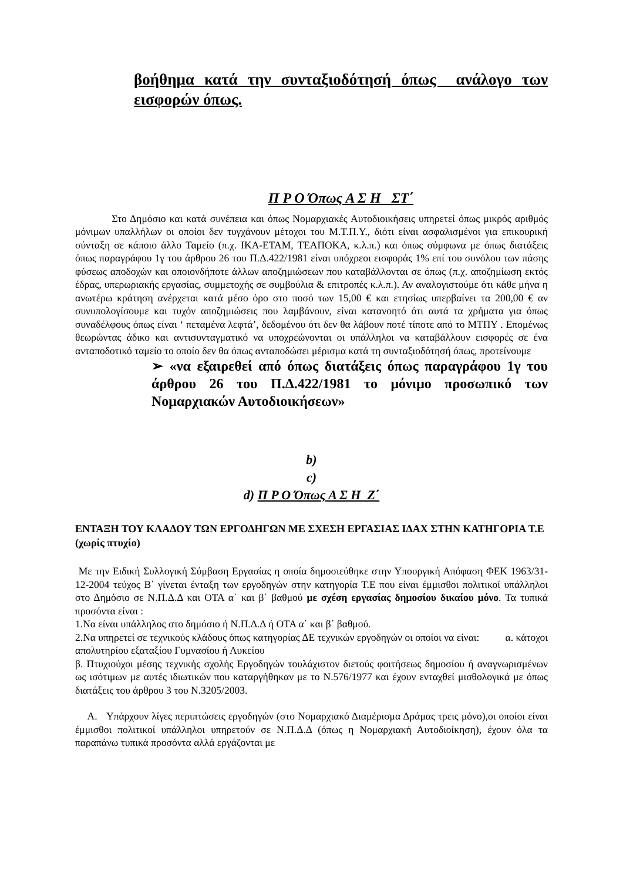βοήθημα κατά την συνταξιοδότησή όπως ανάλογο των εισφορών όπως.
Π Ρ Ο Όπως Α Σ Η ΣΤ΄
Στο Δημόσιο και κατά συνέπεια και όπως Νομαρχιακές Αυτοδιοικήσεις υπηρετεί όπως μικρός αριθμός μόνιμων υπαλλήλων οι οποίοι δεν τυγχάνουν μέτοχοι του Μ.Τ.Π.Υ., διότι είναι ασφαλισμένοι για επικουρική σύνταξη σε κάποιο άλλο Ταμείο (π.χ. ΙΚΑ-ΕΤΑΜ, ΤΕΑΠΟΚΑ, κ.λ.π.) και όπως σύμφωνα με όπως διατάξεις όπως παραγράφου 1γ του άρθρου 26 του Π.Δ.422/1981 είναι υπόχρεοι εισφοράς 1% επί του συνόλου των πάσης φύσεως αποδοχών και οποιονδήποτε άλλων αποζημιώσεων που καταβάλλονται σε όπως (π.χ. αποζημίωση εκτός έδρας, υπερωριακής εργασίας, συμμετοχής σε συμβούλια & επιτροπές κ.λ.π.). Αν αναλογιστούμε ότι κάθε μήνα η ανωτέρω κράτηση ανέρχεται κατά μέσο όρο στο ποσό των 15,00 € και ετησίως υπερβαίνει τα 200,00 € αν συνυπολογίσουμε και τυχόν αποζημιώσεις που λαμβάνουν, είναι κατανοητό ότι αυτά τα χρήματα για όπως συναδέλφους όπως είναι ‘ πεταμένα λεφτά’, δεδομένου ότι δεν θα λάβουν ποτέ τίποτε από το ΜΤΠΥ . Επομένως θεωρώντας άδικο και αντισυνταγματικό να υποχρεώνονται οι υπάλληλοι να καταβάλλουν εισφορές σε ένα ανταποδοτικό ταμείο το οποίο δεν θα όπως ανταποδώσει μέρισμα κατά τη συνταξιοδότησή όπως, προτείνουμε
➢ «να εξαιρεθεί από όπως διατάξεις όπως παραγράφου 1γ του άρθρου 26 του Π.Δ.422/1981 το μόνιμο προσωπικό των Νομαρχιακών Αυτοδιοικήσεων»
b)
c)
d) Π Ρ Ο Όπως Α Σ Η Ζ΄
ΕΝΤΑΞΗ ΤΟΥ ΚΛΑΔΟΥ ΤΩΝ ΕΡΓΟΔΗΓΩΝ ΜΕ ΣΧΕΣΗ ΕΡΓΑΣΙΑΣ ΙΔΑΧ ΣΤΗΝ ΚΑΤΗΓΟΡΙΑ Τ.Ε (χωρίς πτυχίο)
Με την Ειδική Συλλογική Σύμβαση Εργασίας η οποία δημοσιεύθηκε στην Υπουργική Απόφαση ΦΕΚ 1963/31-12-2004 τεύχος Β΄ γίνεται ένταξη των εργοδηγών στην κατηγορία Τ.Ε που είναι έμμισθοι πολιτικοί υπάλληλοι στο Δημόσιο σε Ν.Π.Δ.Δ και ΟΤΑ α΄ και β΄ βαθμού με σχέση εργασίας δημοσίου δικαίου μόνο. Τα τυπικά προσόντα είναι :
1.Να είναι υπάλληλος στο δημόσιο ή Ν.Π.Δ.Δ ή ΟΤΑ α΄ και β΄ βαθμού.
2.Να υπηρετεί σε τεχνικούς κλάδους όπως κατηγορίας ΔΕ τεχνικών εργοδηγών οι οποίοι να είναι: α. κάτοχοι απολυτηρίου εξαταξίου Γυμνασίου ή Λυκείου
β. Πτυχιούχοι μέσης τεχνικής σχολής Εργοδηγών τουλάχιστον διετούς φοιτήσεως δημοσίου ή αναγνωρισμένων ως ισότιμων με αυτές ιδιωτικών που καταργήθηκαν με το Ν.576/1977 και έχουν ενταχθεί μισθολογικά με όπως διατάξεις του άρθρου 3 του Ν.3205/2003.
Α. Υπάρχουν λίγες περιπτώσεις εργοδηγών (στο Νομαρχιακό Διαμέρισμα Δράμας τρεις μόνο),οι οποίοι είναι έμμισθοι πολιτικοί υπάλληλοι υπηρετούν σε Ν.Π.Δ.Δ (όπως η Νομαρχιακή Αυτοδιοίκηση), έχουν όλα τα παραπάνω τυπικά προσόντα αλλά εργάζονται με